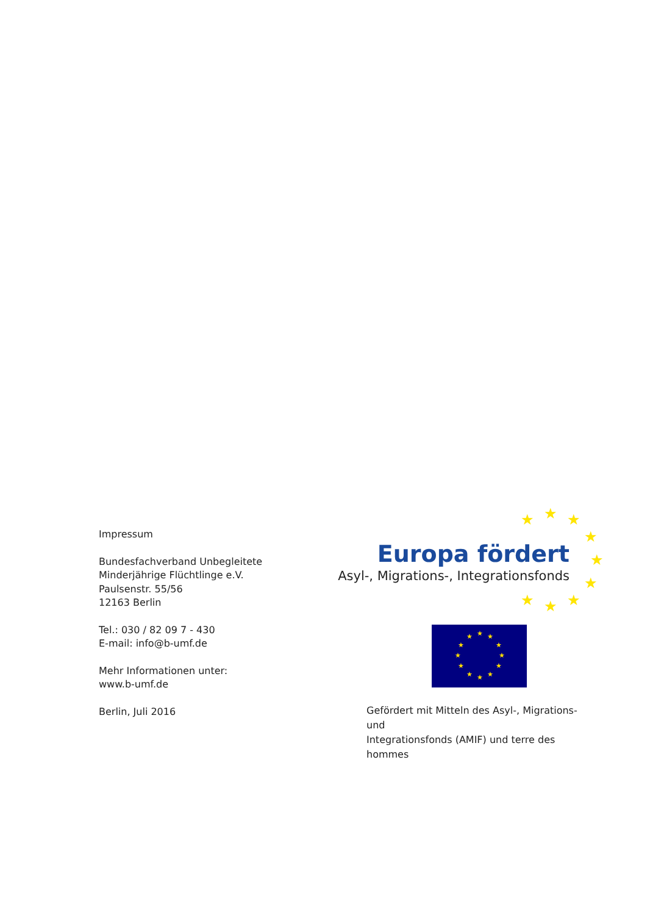Impressum
Bundesfachverband Unbegleitete
Minderjährige Flüchtlinge e.V.
Paulsenstr. 55/56
12163 Berlin
Tel.: 030 / 82 09 7 - 430
E-mail: info@b-umf.de
Mehr Informationen unter:
www.b-umf.de
Berlin, Juli 2016
★ ★ ★
★
★
★
★ ★ ★
Europa fördert
Asyl-, Migrations-, Integrationsfonds
★ ★
★
★
★
★ ★ ★
★
★
★
★
Gefördert mit Mitteln des Asyl-, Migrations- und
Integrationsfonds (AMIF) und terre des hommes